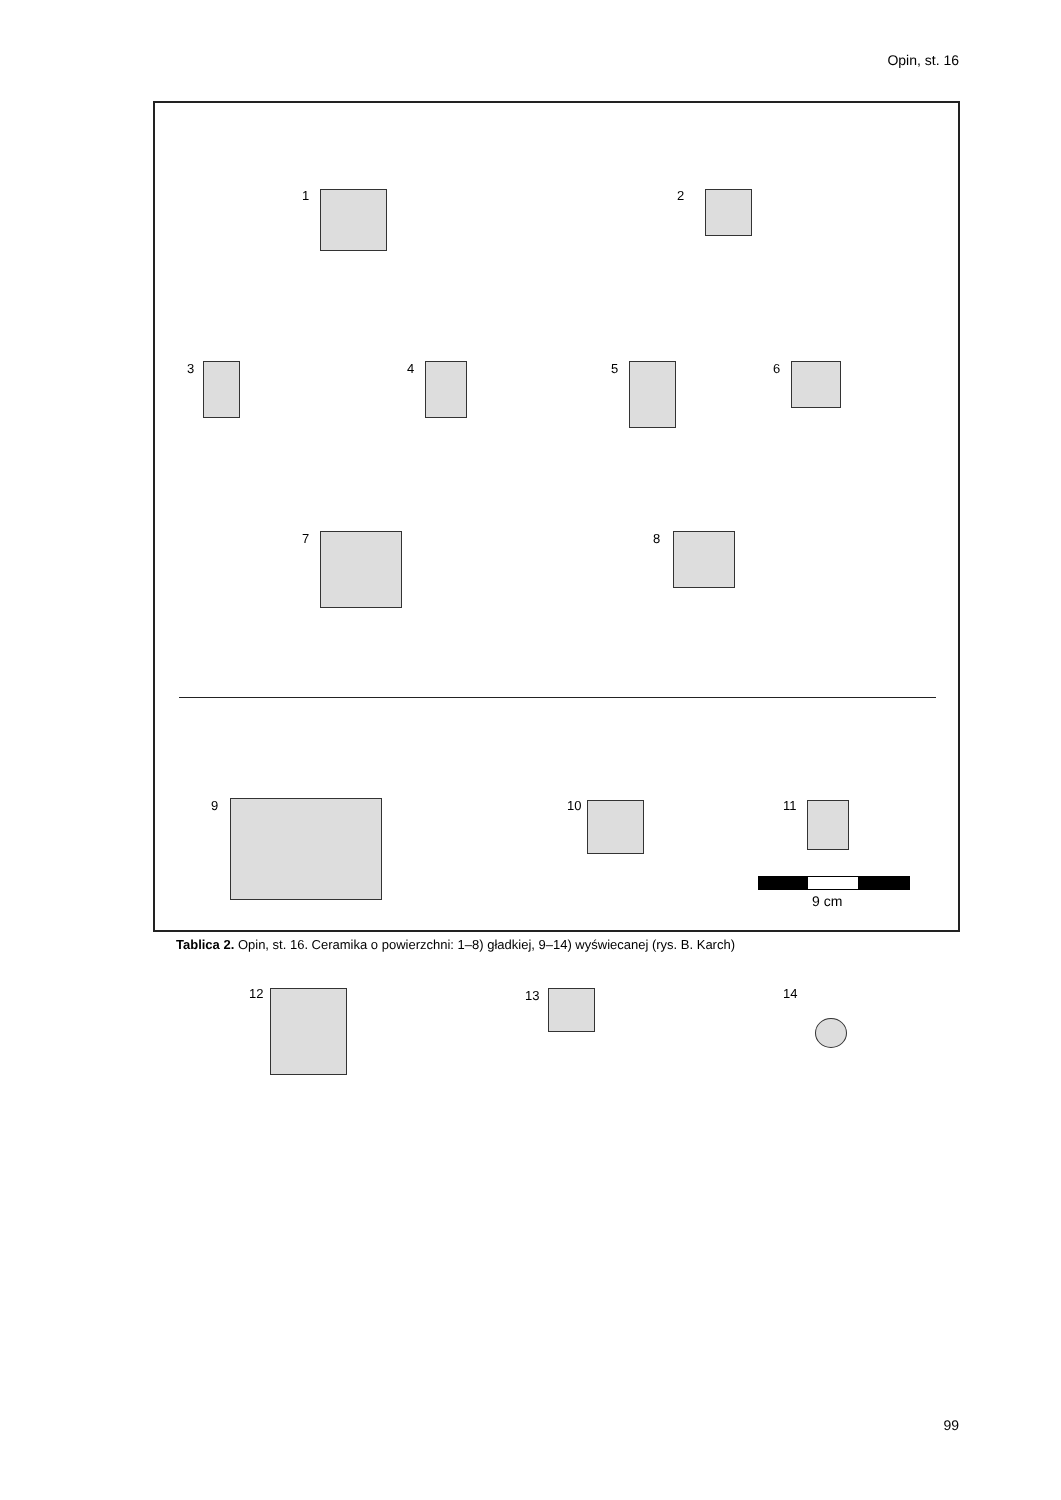Opin, st. 16
1 2
3 4 5 6
7 8
9 10 11
12 13 14
9 cm
Tablica 2. Opin, st. 16. Ceramika o powierzchni: 1–8) gładkiej, 9–14) wyświecanej (rys. B. Karch)
99